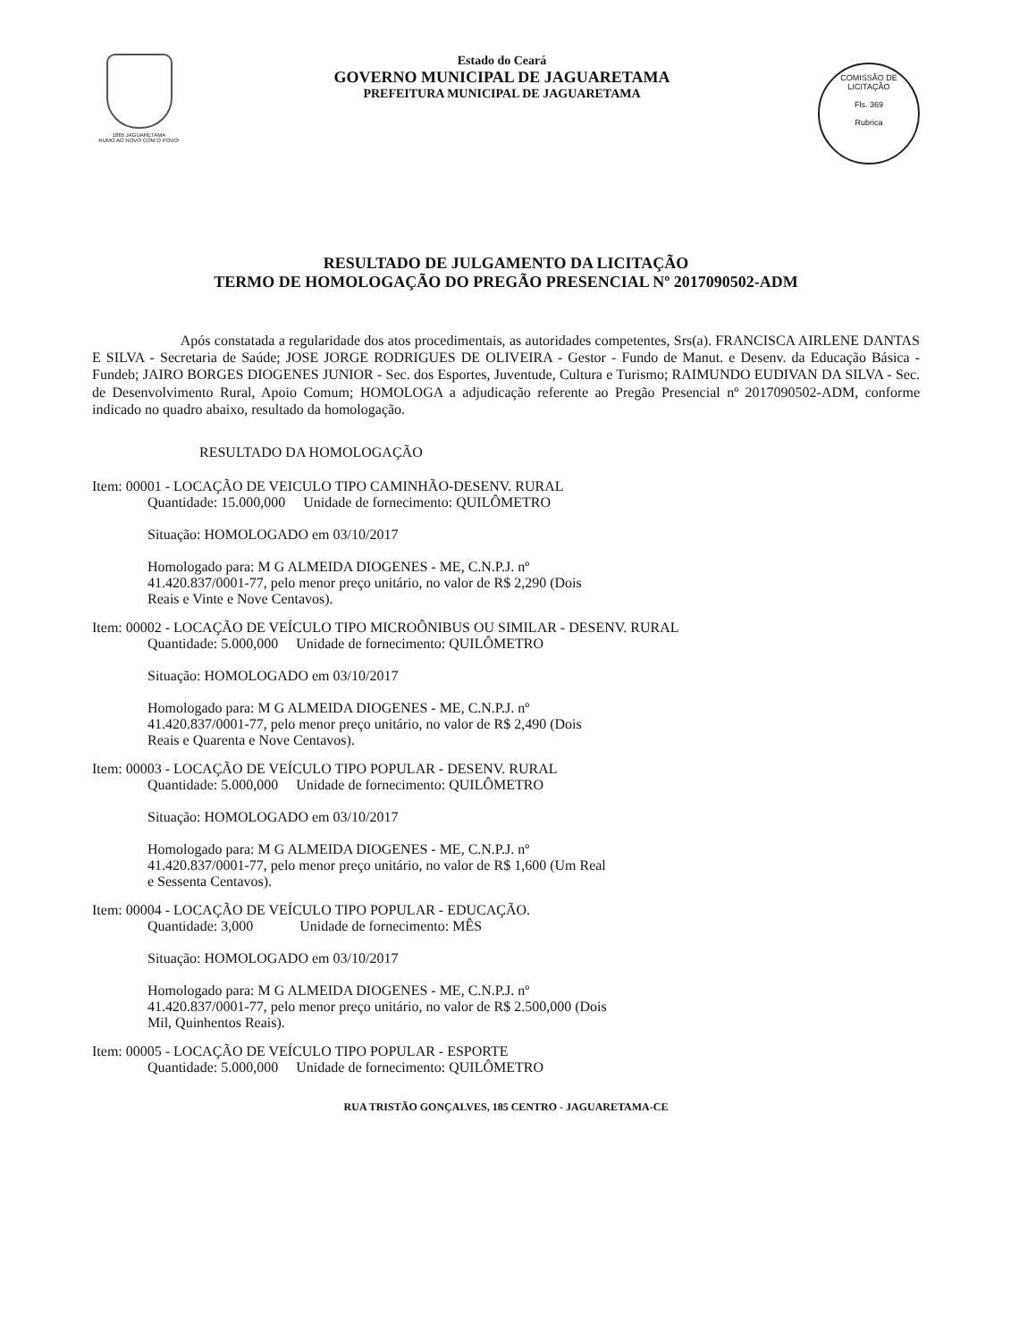1865 JAGUARETAMA
RUMO AO NOVO COM O POVO!
Estado do Ceará
GOVERNO MUNICIPAL DE JAGUARETAMA
PREFEITURA MUNICIPAL DE JAGUARETAMA
COMISSÃO DE LICITAÇÃO
Fls. 369
Rubrica
RESULTADO DE JULGAMENTO DA LICITAÇÃO
TERMO DE HOMOLOGAÇÃO DO PREGÃO PRESENCIAL Nº 2017090502-ADM
Após constatada a regularidade dos atos procedimentais, as autoridades competentes, Srs(a). FRANCISCA AIRLENE DANTAS E SILVA - Secretaria de Saúde; JOSE JORGE RODRIGUES DE OLIVEIRA - Gestor - Fundo de Manut. e Desenv. da Educação Básica - Fundeb; JAIRO BORGES DIOGENES JUNIOR - Sec. dos Esportes, Juventude, Cultura e Turismo; RAIMUNDO EUDIVAN DA SILVA - Sec. de Desenvolvimento Rural, Apoio Comum; HOMOLOGA a adjudicação referente ao Pregão Presencial nº 2017090502-ADM, conforme indicado no quadro abaixo, resultado da homologação.
RESULTADO DA HOMOLOGAÇÃO
Item: 00001 - LOCAÇÃO DE VEICULO TIPO CAMINHÃO-DESENV. RURAL
Quantidade: 15.000,000 Unidade de fornecimento: QUILÔMETRO
Situação: HOMOLOGADO em 03/10/2017
Homologado para: M G ALMEIDA DIOGENES - ME, C.N.P.J. nº 41.420.837/0001-77, pelo menor preço unitário, no valor de R$ 2,290 (Dois Reais e Vinte e Nove Centavos).
Item: 00002 - LOCAÇÃO DE VEÍCULO TIPO MICROÔNIBUS OU SIMILAR - DESENV. RURAL
Quantidade: 5.000,000 Unidade de fornecimento: QUILÔMETRO
Situação: HOMOLOGADO em 03/10/2017
Homologado para: M G ALMEIDA DIOGENES - ME, C.N.P.J. nº 41.420.837/0001-77, pelo menor preço unitário, no valor de R$ 2,490 (Dois Reais e Quarenta e Nove Centavos).
Item: 00003 - LOCAÇÃO DE VEÍCULO TIPO POPULAR - DESENV. RURAL
Quantidade: 5.000,000 Unidade de fornecimento: QUILÔMETRO
Situação: HOMOLOGADO em 03/10/2017
Homologado para: M G ALMEIDA DIOGENES - ME, C.N.P.J. nº 41.420.837/0001-77, pelo menor preço unitário, no valor de R$ 1,600 (Um Real e Sessenta Centavos).
Item: 00004 - LOCAÇÃO DE VEÍCULO TIPO POPULAR - EDUCAÇÃO.
Quantidade: 3,000 Unidade de fornecimento: MÊS
Situação: HOMOLOGADO em 03/10/2017
Homologado para: M G ALMEIDA DIOGENES - ME, C.N.P.J. nº 41.420.837/0001-77, pelo menor preço unitário, no valor de R$ 2.500,000 (Dois Mil, Quinhentos Reais).
Item: 00005 - LOCAÇÃO DE VEÍCULO TIPO POPULAR - ESPORTE
Quantidade: 5.000,000 Unidade de fornecimento: QUILÔMETRO
RUA TRISTÃO GONÇALVES, 185 CENTRO - JAGUARETAMA-CE